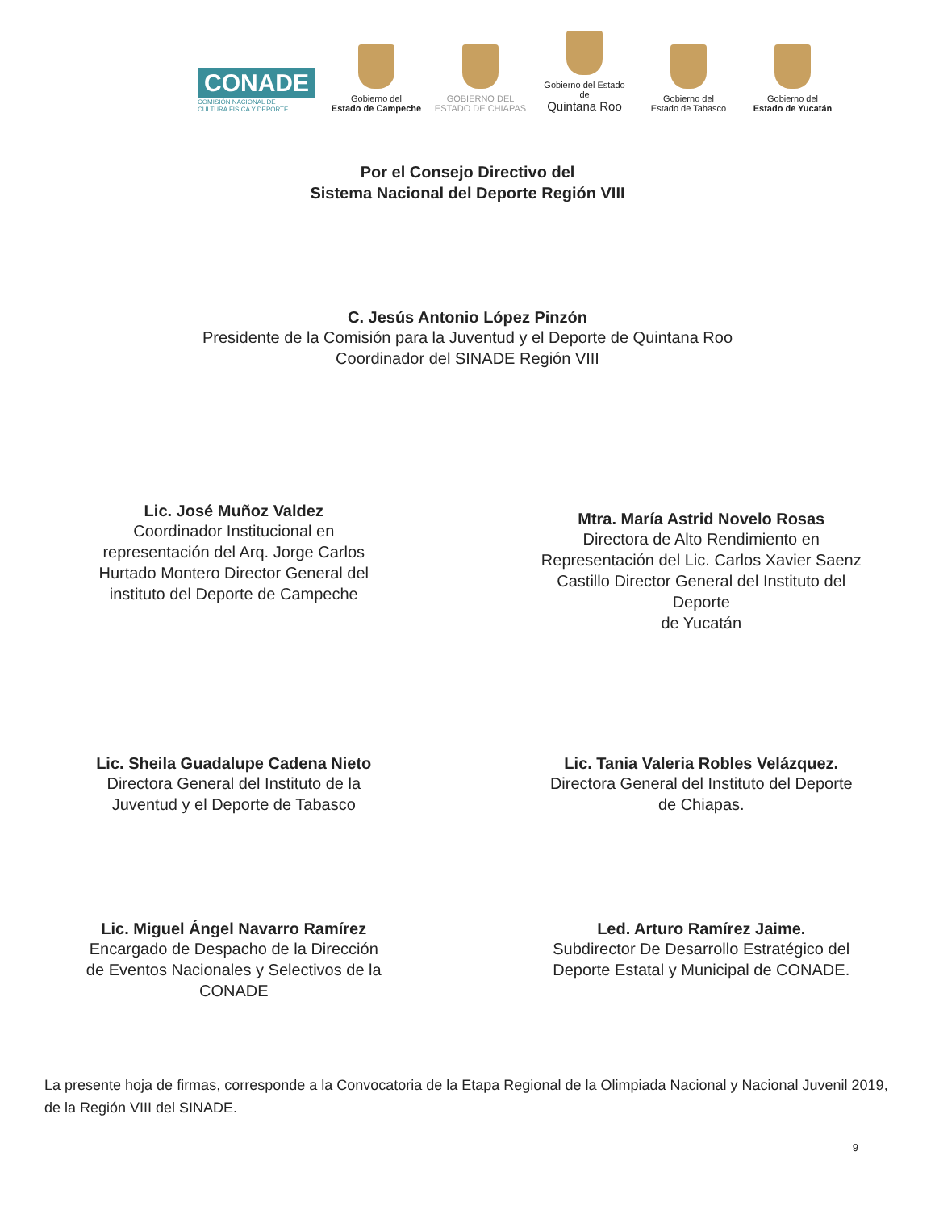CONADE
COMISIÓN NACIONAL DE
CULTURA FÍSICA Y DEPORTE
Gobierno del
Estado de Campeche
GOBIERNO DEL
ESTADO DE CHIAPAS
Gobierno del Estado de
Quintana Roo
Gobierno del
Estado de Tabasco
Gobierno del
Estado de Yucatán
Por el Consejo Directivo del
Sistema Nacional del Deporte Región VIII
C. Jesús Antonio López Pinzón
Presidente de la Comisión para la Juventud y el Deporte de Quintana Roo
Coordinador del SINADE Región VIII
Lic. José Muñoz Valdez
Coordinador Institucional en
representación del Arq. Jorge Carlos
Hurtado Montero Director General del
instituto del Deporte de Campeche
Mtra. María Astrid Novelo Rosas
Directora de Alto Rendimiento en
Representación del Lic. Carlos Xavier Saenz
Castillo Director General del Instituto del
Deporte
de Yucatán
Lic. Sheila Guadalupe Cadena Nieto
Directora General del Instituto de la
Juventud y el Deporte de Tabasco
Lic. Tania Valeria Robles Velázquez.
Directora General del Instituto del Deporte
de Chiapas.
Lic. Miguel Ángel Navarro Ramírez
Encargado de Despacho de la Dirección
de Eventos Nacionales y Selectivos de la
CONADE
Led. Arturo Ramírez Jaime.
Subdirector De Desarrollo Estratégico del
Deporte Estatal y Municipal de CONADE.
La presente hoja de firmas, corresponde a la Convocatoria de la Etapa Regional de la Olimpiada Nacional y Nacional Juvenil 2019, de la Región VIII del SINADE.
9